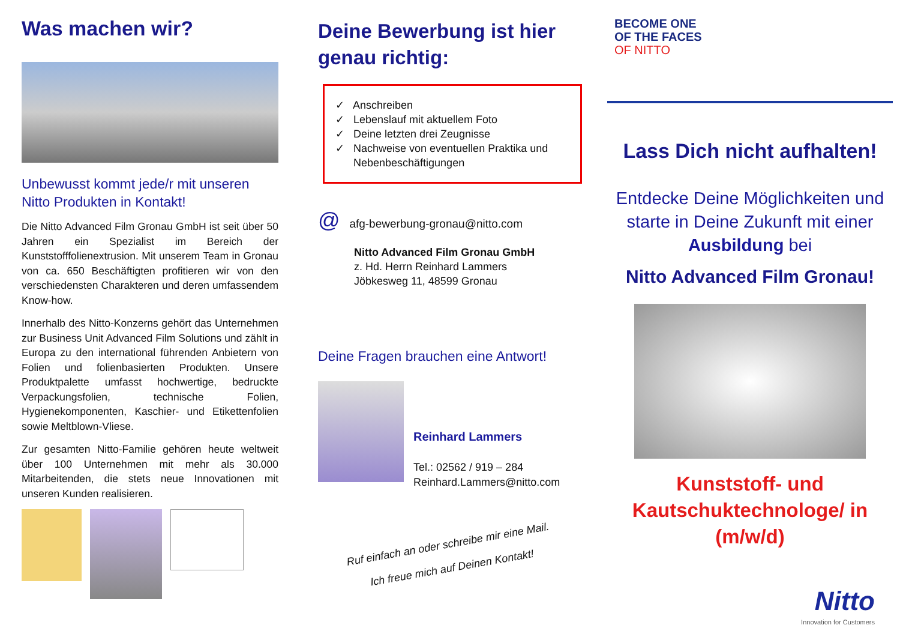Was machen wir?
Unbewusst kommt jede/r mit unseren Nitto Produkten in Kontakt!
Die Nitto Advanced Film Gronau GmbH ist seit über 50 Jahren ein Spezialist im Bereich der Kunststofffolienextrusion. Mit unserem Team in Gronau von ca. 650 Beschäftigten profitieren wir von den verschiedensten Charakteren und deren umfassendem Know-how.
Innerhalb des Nitto-Konzerns gehört das Unternehmen zur Business Unit Advanced Film Solutions und zählt in Europa zu den international führenden Anbietern von Folien und folienbasierten Produkten. Unsere Produktpalette umfasst hochwertige, bedruckte Verpackungsfolien, technische Folien, Hygienekomponenten, Kaschier- und Etikettenfolien sowie Meltblown-Vliese.
Zur gesamten Nitto-Familie gehören heute weltweit über 100 Unternehmen mit mehr als 30.000 Mitarbeitenden, die stets neue Innovationen mit unseren Kunden realisieren.
Deine Bewerbung ist hier genau richtig:
✓ Anschreiben
✓ Lebenslauf mit aktuellem Foto
✓ Deine letzten drei Zeugnisse
✓ Nachweise von eventuellen Praktika und
Nebenbeschäftigungen
@ afg-bewerbung-gronau@nitto.com
Nitto Advanced Film Gronau GmbH
z. Hd. Herrn Reinhard Lammers
Jöbkesweg 11, 48599 Gronau
Deine Fragen brauchen eine Antwort!
Reinhard Lammers
Tel.: 02562 / 919 – 284
Reinhard.Lammers@nitto.com
Ruf einfach an oder schreibe mir eine Mail.
Ich freue mich auf Deinen Kontakt!
BECOME ONE
OF THE FACES
OF NITTO
Lass Dich nicht aufhalten!
Entdecke Deine Möglichkeiten und starte in Deine Zukunft mit einer Ausbildung bei
Nitto Advanced Film Gronau!
Kunststoff- und Kautschuktechnologe/ in (m/w/d)
Nitto
Innovation for Customers